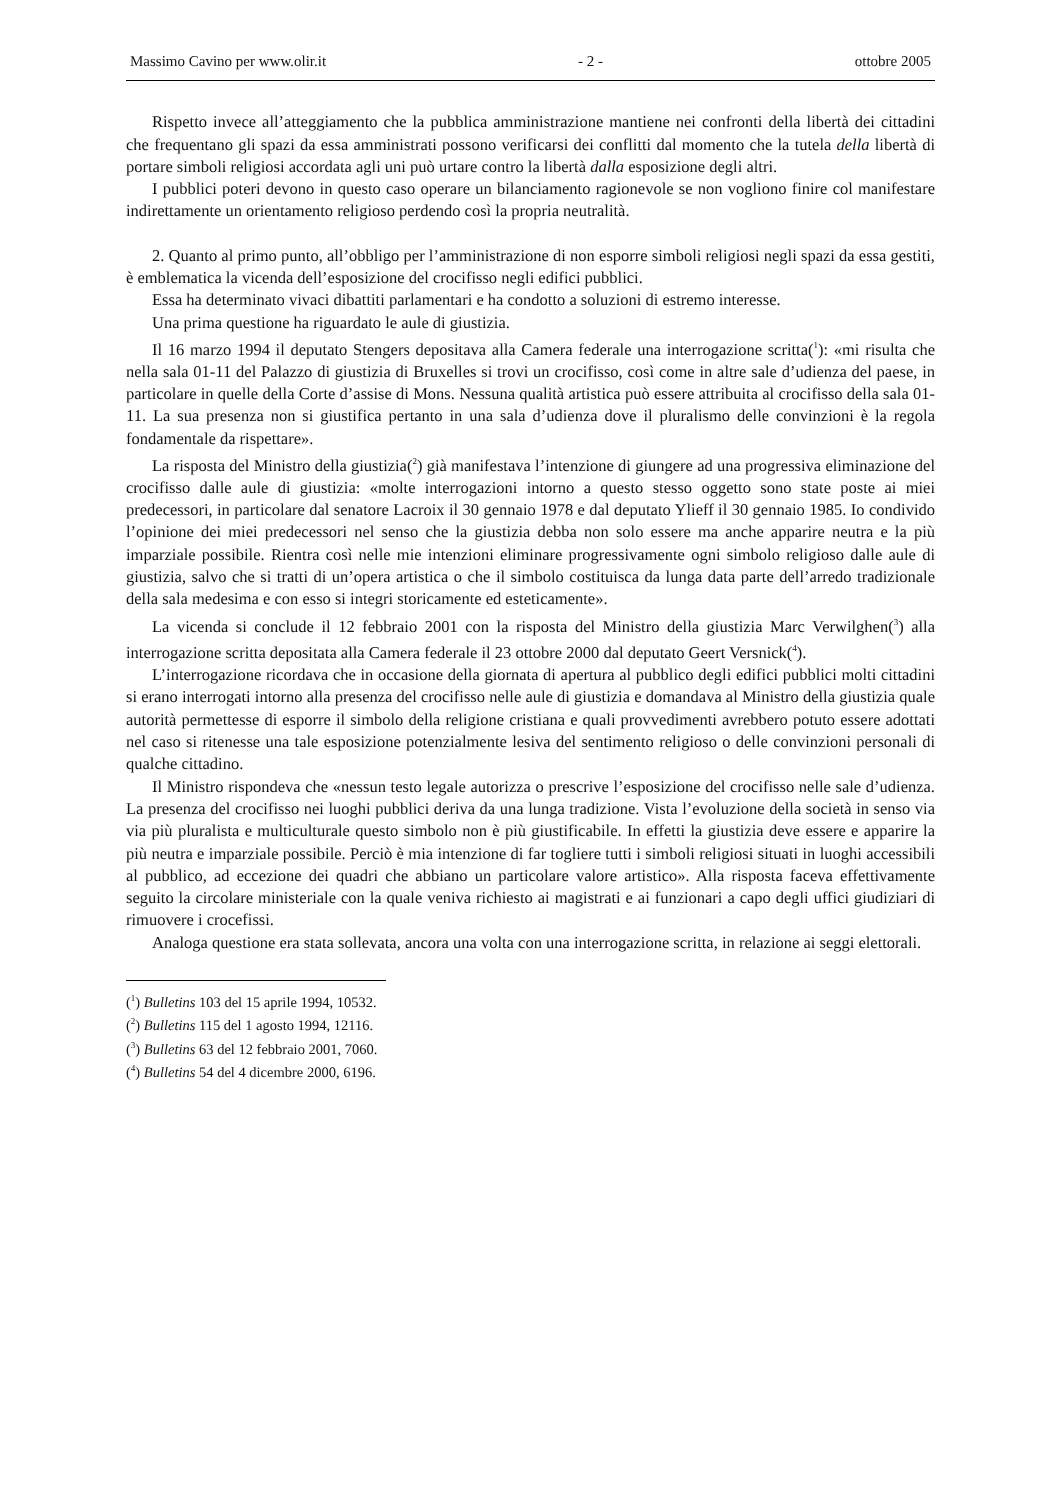Massimo Cavino per www.olir.it - 2 - ottobre 2005
Rispetto invece all’atteggiamento che la pubblica amministrazione mantiene nei confronti della libertà dei cittadini che frequentano gli spazi da essa amministrati possono verificarsi dei conflitti dal momento che la tutela della libertà di portare simboli religiosi accordata agli uni può urtare contro la libertà dalla esposizione degli altri.
I pubblici poteri devono in questo caso operare un bilanciamento ragionevole se non vogliono finire col manifestare indirettamente un orientamento religioso perdendo così la propria neutralità.
2. Quanto al primo punto, all’obbligo per l’amministrazione di non esporre simboli religiosi negli spazi da essa gestiti, è emblematica la vicenda dell’esposizione del crocifisso negli edifici pubblici.
Essa ha determinato vivaci dibattiti parlamentari e ha condotto a soluzioni di estremo interesse.
Una prima questione ha riguardato le aule di giustizia.
Il 16 marzo 1994 il deputato Stengers depositava alla Camera federale una interrogazione scritta(<sup>1</sup>): «mi risulta che nella sala 01-11 del Palazzo di giustizia di Bruxelles si trovi un crocifisso, così come in altre sale d’udienza del paese, in particolare in quelle della Corte d’assise di Mons. Nessuna qualità artistica può essere attribuita al crocifisso della sala 01-11. La sua presenza non si giustifica pertanto in una sala d’udienza dove il pluralismo delle convinzioni è la regola fondamentale da rispettare».
La risposta del Ministro della giustizia(<sup>2</sup>) già manifestava l’intenzione di giungere ad una progressiva eliminazione del crocifisso dalle aule di giustizia: «molte interrogazioni intorno a questo stesso oggetto sono state poste ai miei predecessori, in particolare dal senatore Lacroix il 30 gennaio 1978 e dal deputato Ylieff il 30 gennaio 1985. Io condivido l’opinione dei miei predecessori nel senso che la giustizia debba non solo essere ma anche apparire neutra e la più imparziale possibile. Rientra così nelle mie intenzioni eliminare progressivamente ogni simbolo religioso dalle aule di giustizia, salvo che si tratti di un’opera artistica o che il simbolo costituisca da lunga data parte dell’arredo tradizionale della sala medesima e con esso si integri storicamente ed esteticamente».
La vicenda si conclude il 12 febbraio 2001 con la risposta del Ministro della giustizia Marc Verwilghen(<sup>3</sup>) alla interrogazione scritta depositata alla Camera federale il 23 ottobre 2000 dal deputato Geert Versnick(<sup>4</sup>).
L’interrogazione ricordava che in occasione della giornata di apertura al pubblico degli edifici pubblici molti cittadini si erano interrogati intorno alla presenza del crocifisso nelle aule di giustizia e domandava al Ministro della giustizia quale autorità permettesse di esporre il simbolo della religione cristiana e quali provvedimenti avrebbero potuto essere adottati nel caso si ritenesse una tale esposizione potenzialmente lesiva del sentimento religioso o delle convinzioni personali di qualche cittadino.
Il Ministro rispondeva che «nessun testo legale autorizza o prescrive l’esposizione del crocifisso nelle sale d’udienza. La presenza del crocifisso nei luoghi pubblici deriva da una lunga tradizione. Vista l’evoluzione della società in senso via via più pluralista e multiculturale questo simbolo non è più giustificabile. In effetti la giustizia deve essere e apparire la più neutra e imparziale possibile. Perciò è mia intenzione di far togliere tutti i simboli religiosi situati in luoghi accessibili al pubblico, ad eccezione dei quadri che abbiano un particolare valore artistico». Alla risposta faceva effettivamente seguito la circolare ministeriale con la quale veniva richiesto ai magistrati e ai funzionari a capo degli uffici giudiziari di rimuovere i crocefissi.
Analoga questione era stata sollevata, ancora una volta con una interrogazione scritta, in relazione ai seggi elettorali.
(<sup>1</sup>) Bulletins 103 del 15 aprile 1994, 10532.
(<sup>2</sup>) Bulletins 115 del 1 agosto 1994, 12116.
(<sup>3</sup>) Bulletins 63 del 12 febbraio 2001, 7060.
(<sup>4</sup>) Bulletins 54 del 4 dicembre 2000, 6196.